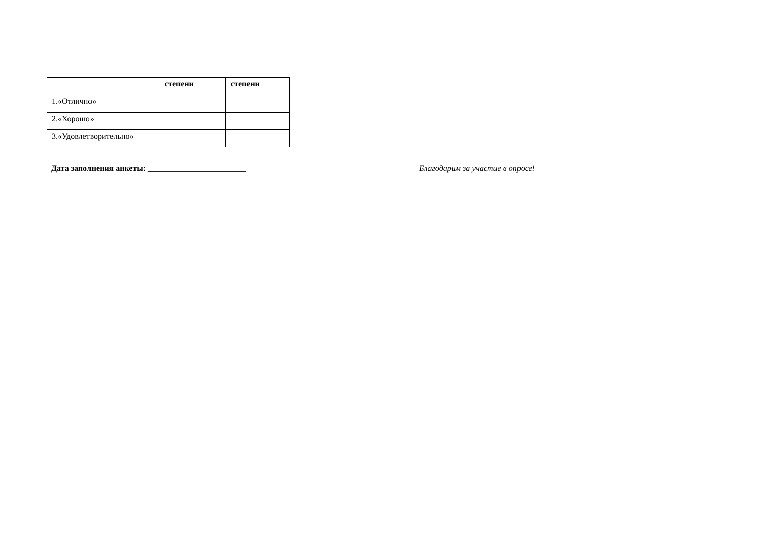| | степени | степени |
| --- | --- | --- |
| 1.«Отлично» | | |
| 2.«Хорошо» | | |
| 3.«Удовлетворительно» | | |
Дата заполнения анкеты: ________________________ Благодарим за участие в опросе!